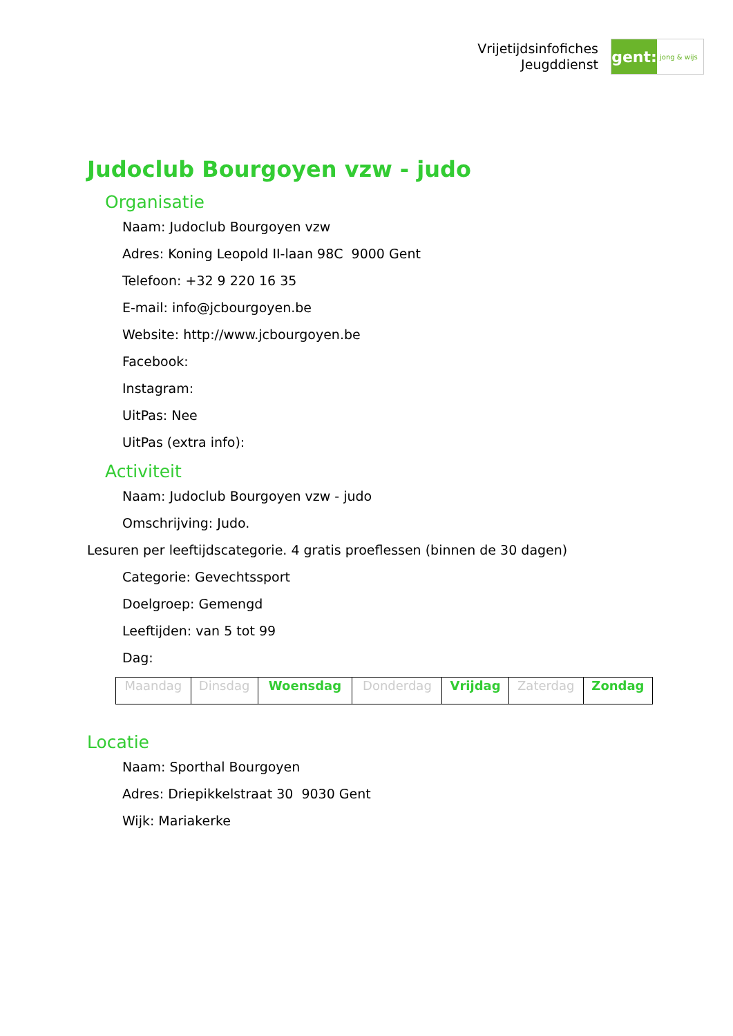Vrijetijdsinfofiches
Jeugddienst
gent:
jong & wijs
Judoclub Bourgoyen vzw - judo
Organisatie
Naam: Judoclub Bourgoyen vzw
Adres: Koning Leopold II-laan 98C 9000 Gent
Telefoon: +32 9 220 16 35
E-mail: info@jcbourgoyen.be
Website: http://www.jcbourgoyen.be
Facebook:
Instagram:
UitPas: Nee
UitPas (extra info):
Activiteit
Naam: Judoclub Bourgoyen vzw - judo
Omschrijving: Judo.
Lesuren per leeftijdscategorie. 4 gratis proeflessen (binnen de 30 dagen)
Categorie: Gevechtssport
Doelgroep: Gemengd
Leeftijden: van 5 tot 99
Dag:
| Maandag | Dinsdag | Woensdag | Donderdag | Vrijdag | Zaterdag | Zondag |
Locatie
Naam: Sporthal Bourgoyen
Adres: Driepikkelstraat 30 9030 Gent
Wijk: Mariakerke